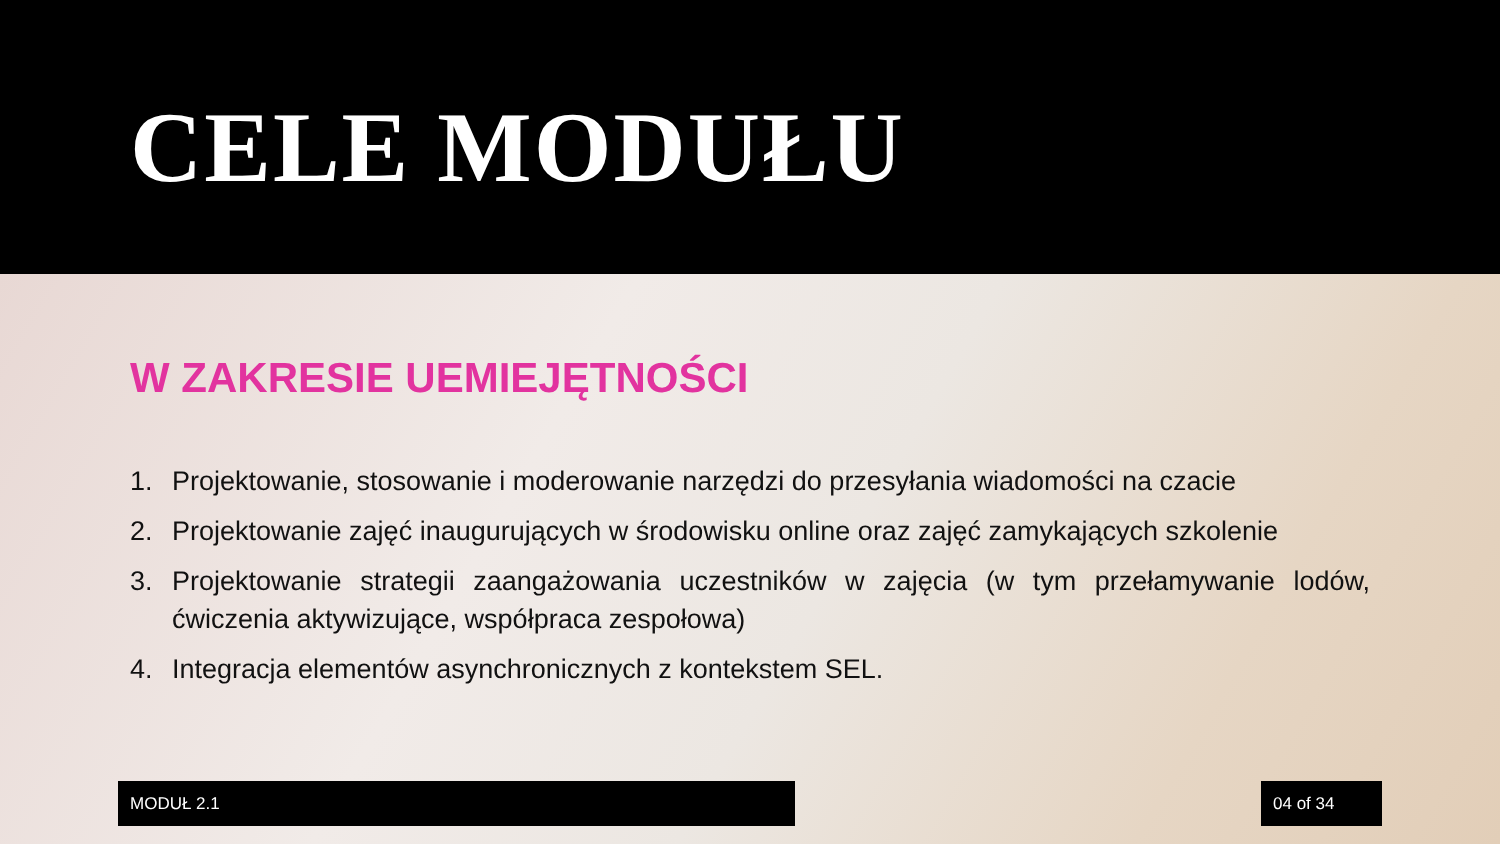CELE MODUŁU
W ZAKRESIE UEMIEJĘTNOŚCI
1. Projektowanie, stosowanie i moderowanie narzędzi do przesyłania wiadomości na czacie
2. Projektowanie zajęć inaugurujących w środowisku online oraz zajęć zamykających szkolenie
3. Projektowanie strategii zaangażowania uczestników w zajęcia (w tym przełamywanie lodów, ćwiczenia aktywizujące, współpraca zespołowa)
4. Integracja elementów asynchronicznych z kontekstem SEL.
MODUŁ 2.1 04 of 34